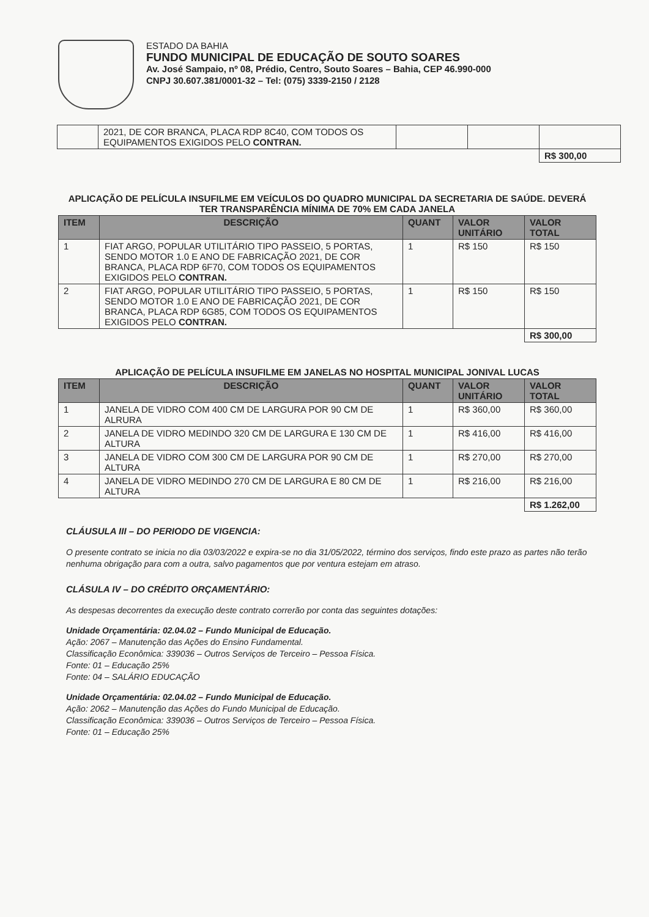ESTADO DA BAHIA
FUNDO MUNICIPAL DE EDUCAÇÃO DE SOUTO SOARES
Av. José Sampaio, nº 08, Prédio, Centro, Souto Soares – Bahia, CEP 46.990-000
CNPJ 30.607.381/0001-32 – Tel: (075) 3339-2150 / 2128
| | 2021, DE COR BRANCA, PLACA RDP 8C40, COM TODOS OS EQUIPAMENTOS EXIGIDOS PELO CONTRAN. | | | |
| | | | | R$ 300,00 |
APLICAÇÃO DE PELÍCULA INSUFILME EM VEÍCULOS DO QUADRO MUNICIPAL DA SECRETARIA DE SAÚDE. DEVERÁ TER TRANSPARÊNCIA MÍNIMA DE 70% EM CADA JANELA
| ITEM | DESCRIÇÃO | QUANT | VALOR UNITÁRIO | VALOR TOTAL |
| --- | --- | --- | --- | --- |
| 1 | FIAT ARGO, POPULAR UTILITÁRIO TIPO PASSEIO, 5 PORTAS, SENDO MOTOR 1.0 E ANO DE FABRICAÇÃO 2021, DE COR BRANCA, PLACA RDP 6F70, COM TODOS OS EQUIPAMENTOS EXIGIDOS PELO CONTRAN. | 1 | R$ 150 | R$ 150 |
| 2 | FIAT ARGO, POPULAR UTILITÁRIO TIPO PASSEIO, 5 PORTAS, SENDO MOTOR 1.0 E ANO DE FABRICAÇÃO 2021, DE COR BRANCA, PLACA RDP 6G85, COM TODOS OS EQUIPAMENTOS EXIGIDOS PELO CONTRAN. | 1 | R$ 150 | R$ 150 |
| | | | | R$ 300,00 |
APLICAÇÃO DE PELÍCULA INSUFILME EM JANELAS NO HOSPITAL MUNICIPAL JONIVAL LUCAS
| ITEM | DESCRIÇÃO | QUANT | VALOR UNITÁRIO | VALOR TOTAL |
| --- | --- | --- | --- | --- |
| 1 | JANELA DE VIDRO COM 400 CM DE LARGURA POR 90 CM DE ALRURA | 1 | R$ 360,00 | R$ 360,00 |
| 2 | JANELA DE VIDRO MEDINDO 320 CM DE LARGURA E 130 CM DE ALTURA | 1 | R$ 416,00 | R$ 416,00 |
| 3 | JANELA DE VIDRO COM 300 CM DE LARGURA POR 90 CM DE ALTURA | 1 | R$ 270,00 | R$ 270,00 |
| 4 | JANELA DE VIDRO MEDINDO 270 CM DE LARGURA E 80 CM DE ALTURA | 1 | R$ 216,00 | R$ 216,00 |
| | | | | R$ 1.262,00 |
CLÁUSULA III – DO PERIODO DE VIGENCIA:
O presente contrato se inicia no dia 03/03/2022 e expira-se no dia 31/05/2022, término dos serviços, findo este prazo as partes não terão nenhuma obrigação para com a outra, salvo pagamentos que por ventura estejam em atraso.
CLÁSULA IV – DO CRÉDITO ORÇAMENTÁRIO:
As despesas decorrentes da execução deste contrato correrão por conta das seguintes dotações:
Unidade Orçamentária: 02.04.02 – Fundo Municipal de Educação.
Ação: 2067 – Manutenção das Ações do Ensino Fundamental.
Classificação Econômica: 339036 – Outros Serviços de Terceiro – Pessoa Física.
Fonte: 01 – Educação 25%
Fonte: 04 – SALÁRIO EDUCAÇÃO
Unidade Orçamentária: 02.04.02 – Fundo Municipal de Educação.
Ação: 2062 – Manutenção das Ações do Fundo Municipal de Educação.
Classificação Econômica: 339036 – Outros Serviços de Terceiro – Pessoa Física.
Fonte: 01 – Educação 25%